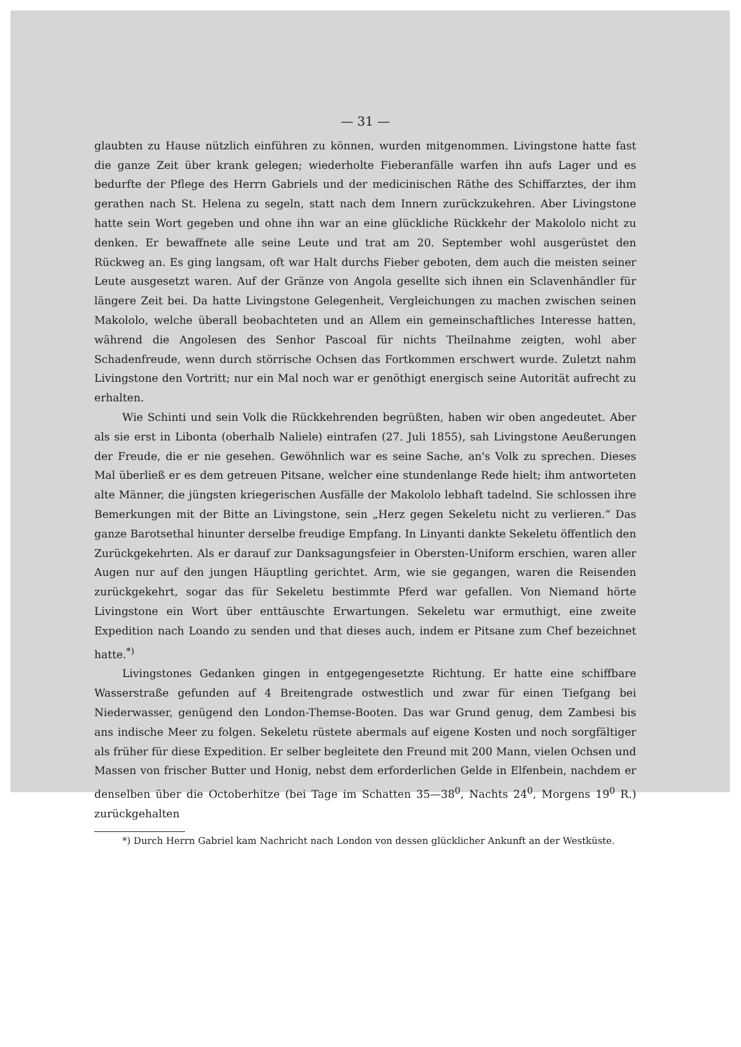— 31 —
glaubten zu Hause nützlich einführen zu können, wurden mitgenommen. Livingstone hatte fast die ganze Zeit über krank gelegen; wiederholte Fieberanfälle warfen ihn aufs Lager und es bedurfte der Pflege des Herrn Gabriels und der medicinischen Räthe des Schiffarztes, der ihm gerathen nach St. Helena zu segeln, statt nach dem Innern zurückzukehren. Aber Livingstone hatte sein Wort gegeben und ohne ihn war an eine glückliche Rückkehr der Makololo nicht zu denken. Er bewaffnete alle seine Leute und trat am 20. September wohl ausgerüstet den Rückweg an. Es ging langsam, oft war Halt durchs Fieber geboten, dem auch die meisten seiner Leute ausgesetzt waren. Auf der Gränze von Angola gesellte sich ihnen ein Sclavenhändler für längere Zeit bei. Da hatte Livingstone Gelegenheit, Vergleichungen zu machen zwischen seinen Makololo, welche überall beobachteten und an Allem ein gemeinschaftliches Interesse hatten, während die Angolesen des Senhor Pascoal für nichts Theilnahme zeigten, wohl aber Schadenfreude, wenn durch störrische Ochsen das Fortkommen erschwert wurde. Zuletzt nahm Livingstone den Vortritt; nur ein Mal noch war er genöthigt energisch seine Autorität aufrecht zu erhalten.
Wie Schinti und sein Volk die Rückkehrenden begrüßten, haben wir oben angedeutet. Aber als sie erst in Libonta (oberhalb Naliele) eintrafen (27. Juli 1855), sah Livingstone Aeußerungen der Freude, die er nie gesehen. Gewöhnlich war es seine Sache, an's Volk zu sprechen. Dieses Mal überließ er es dem getreuen Pitsane, welcher eine stundenlange Rede hielt; ihm antworteten alte Männer, die jüngsten kriegerischen Ausfälle der Makololo lebhaft tadelnd. Sie schlossen ihre Bemerkungen mit der Bitte an Livingstone, sein „Herz gegen Sekeletu nicht zu verlieren.“ Das ganze Barotsethal hinunter derselbe freudige Empfang. In Linyanti dankte Sekeletu öffentlich den Zurückgekehrten. Als er darauf zur Danksagungsfeier in Obersten-Uniform erschien, waren aller Augen nur auf den jungen Häuptling gerichtet. Arm, wie sie gegangen, waren die Reisenden zurückgekehrt, sogar das für Sekeletu bestimmte Pferd war gefallen. Von Niemand hörte Livingstone ein Wort über enttäuschte Erwartungen. Sekeletu war ermuthigt, eine zweite Expedition nach Loando zu senden und that dieses auch, indem er Pitsane zum Chef bezeichnet hatte.<sup>*)</sup>
Livingstones Gedanken gingen in entgegengesetzte Richtung. Er hatte eine schiffbare Wasserstraße gefunden auf 4 Breitengrade ostwestlich und zwar für einen Tiefgang bei Niederwasser, genügend den London-Themse-Booten. Das war Grund genug, dem Zambesi bis ans indische Meer zu folgen. Sekeletu rüstete abermals auf eigene Kosten und noch sorgfältiger als früher für diese Expedition. Er selber begleitete den Freund mit 200 Mann, vielen Ochsen und Massen von frischer Butter und Honig, nebst dem erforderlichen Gelde in Elfenbein, nachdem er denselben über die Octoberhitze (bei Tage im Schatten 35—38<sup>0</sup>, Nachts 24<sup>0</sup>, Morgens 19<sup>0</sup> R.) zurückgehalten
*) Durch Herrn Gabriel kam Nachricht nach London von dessen glücklicher Ankunft an der Westküste.